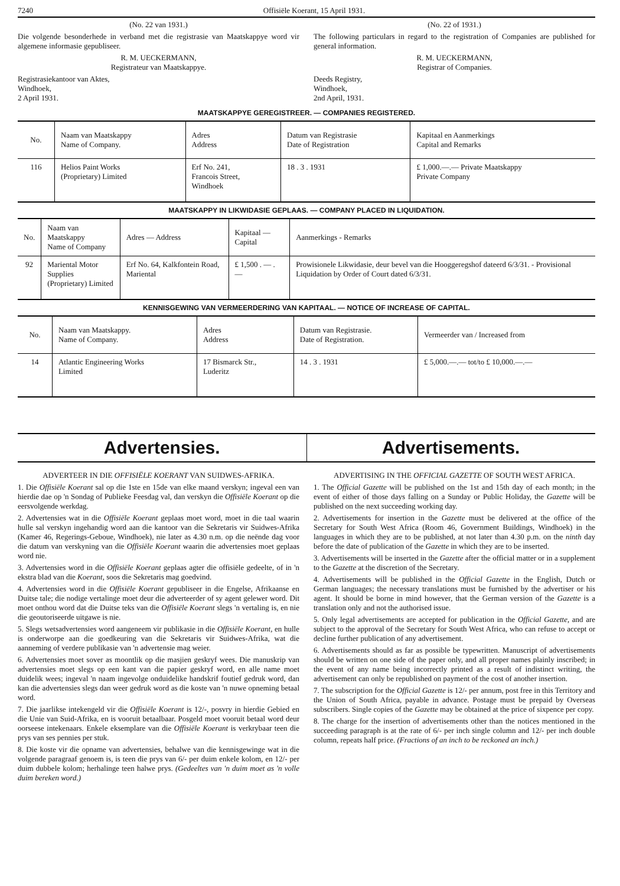7240 Offisiële Koerant, 15 April 1931.
(No. 22 van 1931.)
Die volgende besonderhede in verband met die registrasie van Maatskappye word vir algemene informasie gepubliseer.
R. M. UECKERMANN,
Registrateur van Maatskappye.
Registrasiekantoor van Aktes,
Windhoek,
2 April 1931.
(No. 22 of 1931.)
The following particulars in regard to the registration of Companies are published for general information.
R. M. UECKERMANN,
Registrar of Companies.
Deeds Registry,
Windhoek,
2nd April, 1931.
MAATSKAPPYE GEREGISTREER. — COMPANIES REGISTERED.
| No. | Naam van Maatskappy Name of Company. | Adres Address | Datum van Registrasie Date of Registration | Kapitaal en Aanmerkings Capital and Remarks |
| --- | --- | --- | --- | --- |
| 116 | Helios Paint Works (Proprietary) Limited | Erf No. 241, Francois Street, Windhoek | 18 . 3 . 1931 | £ 1,000.—.— Private Maatskappy Private Company |
MAATSKAPPY IN LIKWIDASIE GEPLAAS. — COMPANY PLACED IN LIQUIDATION.
| No. | Naam van Maatskappy Name of Company | Adres — Address | Kapitaal — Capital | Aanmerkings - Remarks |
| --- | --- | --- | --- | --- |
| 92 | Mariental Motor Supplies (Proprietary) Limited | Erf No. 64, Kalkfontein Road, Mariental | £ 1,500 . — . — | Prowisionele Likwidasie, deur bevel van die Hooggeregshof dateerd 6/3/31. - Provisional Liquidation by Order of Court dated 6/3/31. |
KENNISGEWING VAN VERMEERDERING VAN KAPITAAL. — NOTICE OF INCREASE OF CAPITAL.
| No. | Naam van Maatskappy. Name of Company. | Adres Address | Datum van Registrasie. Date of Registration. | Vermeerder van / Increased from |
| --- | --- | --- | --- | --- |
| 14 | Atlantic Engineering Works Limited | 17 Bismarck Str., Luderitz | 14 . 3 . 1931 | £ 5,000.—.— tot/to £ 10,000.—.— |
Advertensies. Advertisements.
ADVERTEER IN DIE OFFISIËLE KOERANT VAN SUIDWES-AFRIKA.
1. Die Offisiële Koerant sal op die 1ste en 15de van elke maand verskyn; ingeval een van hierdie dae op 'n Sondag of Publieke Feesdag val, dan verskyn die Offisiële Koerant op die eersvolgende werkdag.
2. Advertensies wat in die Offisiële Koerant geplaas moet word, moet in die taal waarin hulle sal verskyn ingehandig word aan die kantoor van die Sekretaris vir Suidwes-Afrika (Kamer 46, Regerings-Geboue, Windhoek), nie later as 4.30 n.m. op die neënde dag voor die datum van verskyning van die Offisiële Koerant waarin die advertensies moet geplaas word nie.
3. Advertensies word in die Offisiële Koerant geplaas agter die offisiële gedeelte, of in 'n ekstra blad van die Koerant, soos die Sekretaris mag goedvind.
4. Advertensies word in die Offisiële Koerant gepubliseer in die Engelse, Afrikaanse en Duitse tale; die nodige vertalinge moet deur die adverteerder of sy agent gelewer word. Dit moet onthou word dat die Duitse teks van die Offisiële Koerant slegs 'n vertaling is, en nie die geoutoriseerde uitgawe is nie.
5. Slegs wetsadvertensies word aangeneem vir publikasie in die Offisiële Koerant, en hulle is onderworpe aan die goedkeuring van die Sekretaris vir Suidwes-Afrika, wat die aanneming of verdere publikasie van 'n advertensie mag weier.
6. Advertensies moet sover as moontlik op die masjien geskryf wees. Die manuskrip van advertensies moet slegs op een kant van die papier geskryf word, en alle name moet duidelik wees; ingeval 'n naam ingevolge onduidelike handskrif foutief gedruk word, dan kan die advertensies slegs dan weer gedruk word as die koste van 'n nuwe opneming betaal word.
7. Die jaarlikse intekengeld vir die Offisiële Koerant is 12/-, posvry in hierdie Gebied en die Unie van Suid-Afrika, en is vooruit betaalbaar. Posgeld moet vooruit betaal word deur oorseese intekenaars. Enkele eksemplare van die Offisiële Koerant is verkrybaar teen die prys van ses pennies per stuk.
8. Die koste vir die opname van advertensies, behalwe van die kennisgewinge wat in die volgende paragraaf genoem is, is teen die prys van 6/- per duim enkele kolom, en 12/- per duim dubbele kolom; herhalinge teen halwe prys. (Gedeeltes van 'n duim moet as 'n volle duim bereken word.)
ADVERTISING IN THE OFFICIAL GAZETTE OF SOUTH WEST AFRICA.
1. The Official Gazette will be published on the 1st and 15th day of each month; in the event of either of those days falling on a Sunday or Public Holiday, the Gazette will be published on the next succeeding working day.
2. Advertisements for insertion in the Gazette must be delivered at the office of the Secretary for South West Africa (Room 46, Government Buildings, Windhoek) in the languages in which they are to be published, at not later than 4.30 p.m. on the ninth day before the date of publication of the Gazette in which they are to be inserted.
3. Advertisements will be inserted in the Gazette after the official matter or in a supplement to the Gazette at the discretion of the Secretary.
4. Advertisements will be published in the Official Gazette in the English, Dutch or German languages; the necessary translations must be furnished by the advertiser or his agent. It should be borne in mind however, that the German version of the Gazette is a translation only and not the authorised issue.
5. Only legal advertisements are accepted for publication in the Official Gazette, and are subject to the approval of the Secretary for South West Africa, who can refuse to accept or decline further publication of any advertisement.
6. Advertisements should as far as possible be typewritten. Manuscript of advertisements should be written on one side of the paper only, and all proper names plainly inscribed; in the event of any name being incorrectly printed as a result of indistinct writing, the advertisement can only be republished on payment of the cost of another insertion.
7. The subscription for the Official Gazette is 12/- per annum, post free in this Territory and the Union of South Africa, payable in advance. Postage must be prepaid by Overseas subscribers. Single copies of the Gazette may be obtained at the price of sixpence per copy.
8. The charge for the insertion of advertisements other than the notices mentioned in the succeeding paragraph is at the rate of 6/- per inch single column and 12/- per inch double column, repeats half price. (Fractions of an inch to be reckoned an inch.)